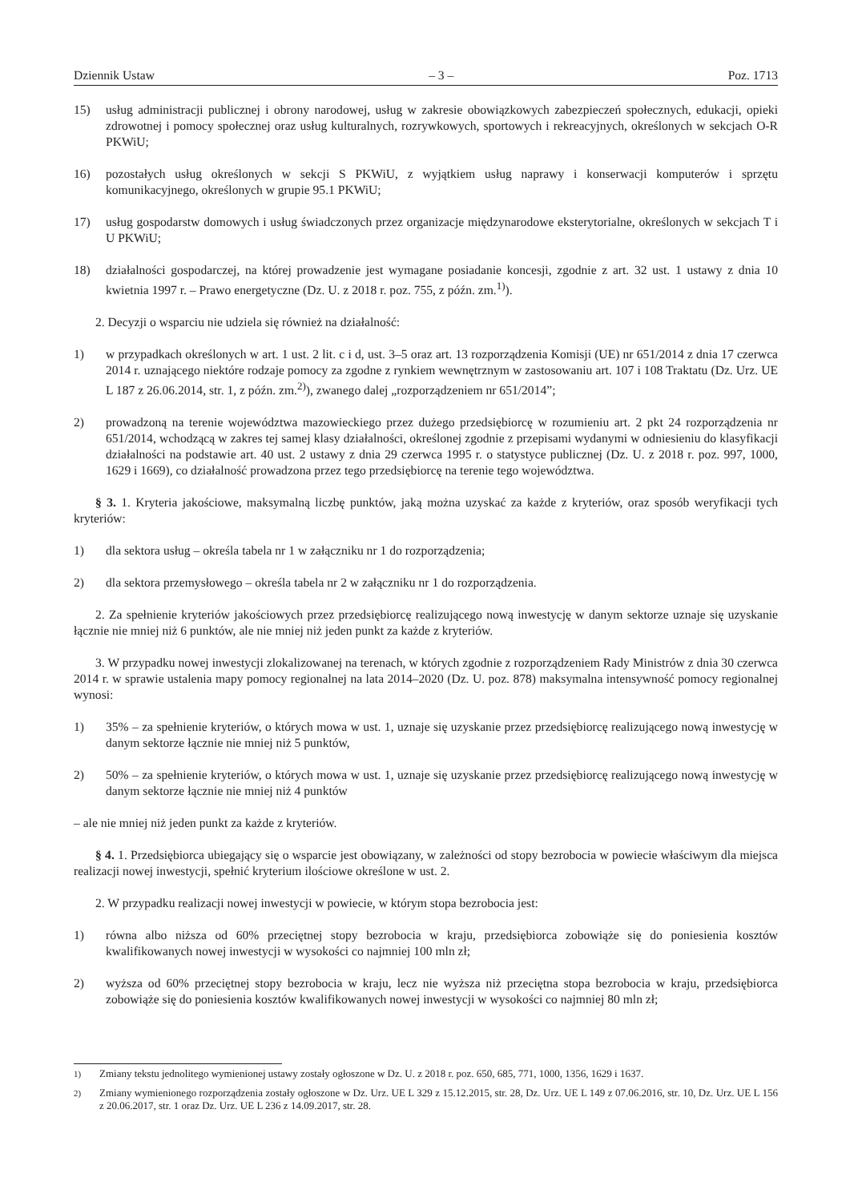Dziennik Ustaw – 3 – Poz. 1713
15) usług administracji publicznej i obrony narodowej, usług w zakresie obowiązkowych zabezpieczeń społecznych, edukacji, opieki zdrowotnej i pomocy społecznej oraz usług kulturalnych, rozrywkowych, sportowych i rekreacyjnych, określonych w sekcjach O-R PKWiU;
16) pozostałych usług określonych w sekcji S PKWiU, z wyjątkiem usług naprawy i konserwacji komputerów i sprzętu komunikacyjnego, określonych w grupie 95.1 PKWiU;
17) usług gospodarstw domowych i usług świadczonych przez organizacje międzynarodowe eksterytorialne, określonych w sekcjach T i U PKWiU;
18) działalności gospodarczej, na której prowadzenie jest wymagane posiadanie koncesji, zgodnie z art. 32 ust. 1 ustawy z dnia 10 kwietnia 1997 r. – Prawo energetyczne (Dz. U. z 2018 r. poz. 755, z późn. zm.<sup>1)</sup>).
2. Decyzji o wsparciu nie udziela się również na działalność:
1) w przypadkach określonych w art. 1 ust. 2 lit. c i d, ust. 3–5 oraz art. 13 rozporządzenia Komisji (UE) nr 651/2014 z dnia 17 czerwca 2014 r. uznającego niektóre rodzaje pomocy za zgodne z rynkiem wewnętrznym w zastosowaniu art. 107 i 108 Traktatu (Dz. Urz. UE L 187 z 26.06.2014, str. 1, z późn. zm.<sup>2)</sup>), zwanego dalej „rozporządzeniem nr 651/2014”;
2) prowadzoną na terenie województwa mazowieckiego przez dużego przedsiębiorcę w rozumieniu art. 2 pkt 24 rozporządzenia nr 651/2014, wchodzącą w zakres tej samej klasy działalności, określonej zgodnie z przepisami wydanymi w odniesieniu do klasyfikacji działalności na podstawie art. 40 ust. 2 ustawy z dnia 29 czerwca 1995 r. o statystyce publicznej (Dz. U. z 2018 r. poz. 997, 1000, 1629 i 1669), co działalność prowadzona przez tego przedsiębiorcę na terenie tego województwa.
§ 3. 1. Kryteria jakościowe, maksymalną liczbę punktów, jaką można uzyskać za każde z kryteriów, oraz sposób weryfikacji tych kryteriów:
1) dla sektora usług – określa tabela nr 1 w załączniku nr 1 do rozporządzenia;
2) dla sektora przemysłowego – określa tabela nr 2 w załączniku nr 1 do rozporządzenia.
2. Za spełnienie kryteriów jakościowych przez przedsiębiorcę realizującego nową inwestycję w danym sektorze uznaje się uzyskanie łącznie nie mniej niż 6 punktów, ale nie mniej niż jeden punkt za każde z kryteriów.
3. W przypadku nowej inwestycji zlokalizowanej na terenach, w których zgodnie z rozporządzeniem Rady Ministrów z dnia 30 czerwca 2014 r. w sprawie ustalenia mapy pomocy regionalnej na lata 2014–2020 (Dz. U. poz. 878) maksymalna intensywność pomocy regionalnej wynosi:
1) 35% – za spełnienie kryteriów, o których mowa w ust. 1, uznaje się uzyskanie przez przedsiębiorcę realizującego nową inwestycję w danym sektorze łącznie nie mniej niż 5 punktów,
2) 50% – za spełnienie kryteriów, o których mowa w ust. 1, uznaje się uzyskanie przez przedsiębiorcę realizującego nową inwestycję w danym sektorze łącznie nie mniej niż 4 punktów
– ale nie mniej niż jeden punkt za każde z kryteriów.
§ 4. 1. Przedsiębiorca ubiegający się o wsparcie jest obowiązany, w zależności od stopy bezrobocia w powiecie właściwym dla miejsca realizacji nowej inwestycji, spełnić kryterium ilościowe określone w ust. 2.
2. W przypadku realizacji nowej inwestycji w powiecie, w którym stopa bezrobocia jest:
1) równa albo niższa od 60% przeciętnej stopy bezrobocia w kraju, przedsiębiorca zobowiąże się do poniesienia kosztów kwalifikowanych nowej inwestycji w wysokości co najmniej 100 mln zł;
2) wyższa od 60% przeciętnej stopy bezrobocia w kraju, lecz nie wyższa niż przeciętna stopa bezrobocia w kraju, przedsiębiorca zobowiąże się do poniesienia kosztów kwalifikowanych nowej inwestycji w wysokości co najmniej 80 mln zł;
<sup>1)</sup> Zmiany tekstu jednolitego wymienionej ustawy zostały ogłoszone w Dz. U. z 2018 r. poz. 650, 685, 771, 1000, 1356, 1629 i 1637.
<sup>2)</sup> Zmiany wymienionego rozporządzenia zostały ogłoszone w Dz. Urz. UE L 329 z 15.12.2015, str. 28, Dz. Urz. UE L 149 z 07.06.2016, str. 10, Dz. Urz. UE L 156 z 20.06.2017, str. 1 oraz Dz. Urz. UE L 236 z 14.09.2017, str. 28.